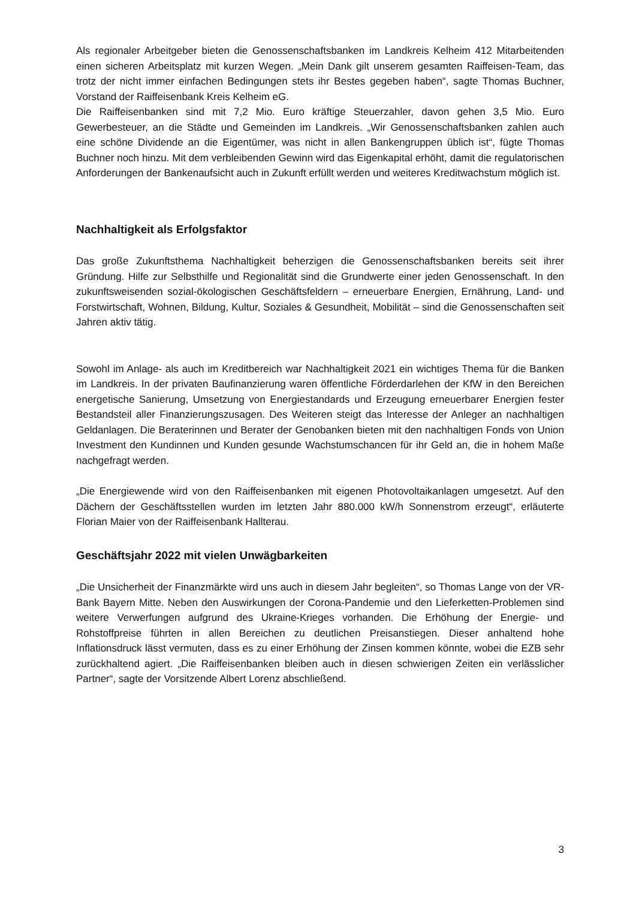Als regionaler Arbeitgeber bieten die Genossenschaftsbanken im Landkreis Kelheim 412 Mitarbeitenden einen sicheren Arbeitsplatz mit kurzen Wegen. „Mein Dank gilt unserem gesamten Raiffeisen-Team, das trotz der nicht immer einfachen Bedingungen stets ihr Bestes gegeben haben“, sagte Thomas Buchner, Vorstand der Raiffeisenbank Kreis Kelheim eG.
Die Raiffeisenbanken sind mit 7,2 Mio. Euro kräftige Steuerzahler, davon gehen 3,5 Mio. Euro Gewerbesteuer, an die Städte und Gemeinden im Landkreis. „Wir Genossenschaftsbanken zahlen auch eine schöne Dividende an die Eigentümer, was nicht in allen Bankengruppen üblich ist“, fügte Thomas Buchner noch hinzu. Mit dem verbleibenden Gewinn wird das Eigenkapital erhöht, damit die regulatorischen Anforderungen der Bankenaufsicht auch in Zukunft erfüllt werden und weiteres Kreditwachstum möglich ist.
Nachhaltigkeit als Erfolgsfaktor
Das große Zukunftsthema Nachhaltigkeit beherzigen die Genossenschaftsbanken bereits seit ihrer Gründung. Hilfe zur Selbsthilfe und Regionalität sind die Grundwerte einer jeden Genossenschaft. In den zukunftsweisenden sozial-ökologischen Geschäftsfeldern – erneuerbare Energien, Ernährung, Land- und Forstwirtschaft, Wohnen, Bildung, Kultur, Soziales & Gesundheit, Mobilität – sind die Genossenschaften seit Jahren aktiv tätig.
Sowohl im Anlage- als auch im Kreditbereich war Nachhaltigkeit 2021 ein wichtiges Thema für die Banken im Landkreis. In der privaten Baufinanzierung waren öffentliche Förderdarlehen der KfW in den Bereichen energetische Sanierung, Umsetzung von Energiestandards und Erzeugung erneuerbarer Energien fester Bestandsteil aller Finanzierungszusagen. Des Weiteren steigt das Interesse der Anleger an nachhaltigen Geldanlagen. Die Beraterinnen und Berater der Genobanken bieten mit den nachhaltigen Fonds von Union Investment den Kundinnen und Kunden gesunde Wachstumschancen für ihr Geld an, die in hohem Maße nachgefragt werden.
„Die Energiewende wird von den Raiffeisenbanken mit eigenen Photovoltaikanlagen umgesetzt. Auf den Dächern der Geschäftsstellen wurden im letzten Jahr 880.000 kW/h Sonnenstrom erzeugt“, erläuterte Florian Maier von der Raiffeisenbank Hallterau.
Geschäftsjahr 2022 mit vielen Unwägbarkeiten
„Die Unsicherheit der Finanzmärkte wird uns auch in diesem Jahr begleiten“, so Thomas Lange von der VR-Bank Bayern Mitte. Neben den Auswirkungen der Corona-Pandemie und den Lieferketten-Problemen sind weitere Verwerfungen aufgrund des Ukraine-Krieges vorhanden. Die Erhöhung der Energie- und Rohstoffpreise führten in allen Bereichen zu deutlichen Preisanstiegen. Dieser anhaltend hohe Inflationsdruck lässt vermuten, dass es zu einer Erhöhung der Zinsen kommen könnte, wobei die EZB sehr zurückhaltend agiert. „Die Raiffeisenbanken bleiben auch in diesen schwierigen Zeiten ein verlässlicher Partner“, sagte der Vorsitzende Albert Lorenz abschließend.
3